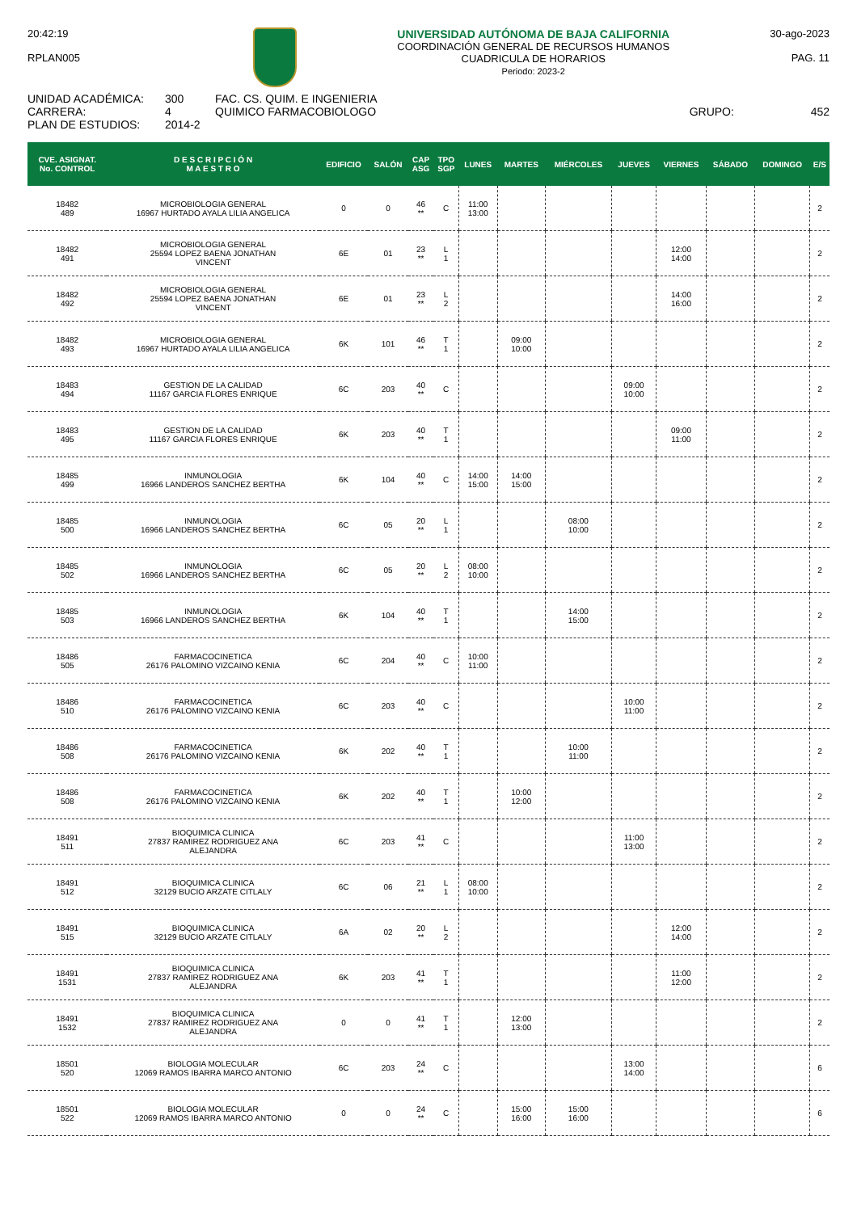20:42:19
RPLAN005
UNIVERSIDAD AUTÓNOMA DE BAJA CALIFORNIA
COORDINACIÓN GENERAL DE RECURSOS HUMANOS
CUADRICULA DE HORARIOS
Periodo: 2023-2
30-ago-2023
PAG. 11
UNIDAD ACADÉMICA:
CARRERA:
PLAN DE ESTUDIOS:
300
4
2014-2
FAC. CS. QUIM. E INGENIERIA
QUIMICO FARMACOBIOLOGO
GRUPO: 452
| CVE. ASIGNAT. No. CONTROL | D E S C R I P C I Ó N M A E S T R O | EDIFICIO | SALÓN | CAP ASG | TPO SGP | LUNES | MARTES | MIÉRCOLES | JUEVES | VIERNES | SÁBADO | DOMINGO | E/S |
| --- | --- | --- | --- | --- | --- | --- | --- | --- | --- | --- | --- | --- | --- |
| 18482 489 | MICROBIOLOGIA GENERAL 16967 HURTADO AYALA LILIA ANGELICA | 0 | 0 | 46 ** | C | 11:00 13:00 | | | | | | | 2 |
| 18482 491 | MICROBIOLOGIA GENERAL 25594 LOPEZ BAENA JONATHAN VINCENT | 6E | 01 | 23 ** | L 1 | | | | | 12:00 14:00 | | | 2 |
| 18482 492 | MICROBIOLOGIA GENERAL 25594 LOPEZ BAENA JONATHAN VINCENT | 6E | 01 | 23 ** | L 2 | | | | | 14:00 16:00 | | | 2 |
| 18482 493 | MICROBIOLOGIA GENERAL 16967 HURTADO AYALA LILIA ANGELICA | 6K | 101 | 46 ** | T 1 | | 09:00 10:00 | | | | | | 2 |
| 18483 494 | GESTION DE LA CALIDAD 11167 GARCIA FLORES ENRIQUE | 6C | 203 | 40 ** | C | | | | 09:00 10:00 | | | | 2 |
| 18483 495 | GESTION DE LA CALIDAD 11167 GARCIA FLORES ENRIQUE | 6K | 203 | 40 ** | T 1 | | | | | 09:00 11:00 | | | 2 |
| 18485 499 | INMUNOLOGIA 16966 LANDEROS SANCHEZ BERTHA | 6K | 104 | 40 ** | C | 14:00 15:00 | 14:00 15:00 | | | | | | 2 |
| 18485 500 | INMUNOLOGIA 16966 LANDEROS SANCHEZ BERTHA | 6C | 05 | 20 ** | L 1 | | | 08:00 10:00 | | | | | 2 |
| 18485 502 | INMUNOLOGIA 16966 LANDEROS SANCHEZ BERTHA | 6C | 05 | 20 ** | L 2 | 08:00 10:00 | | | | | | | 2 |
| 18485 503 | INMUNOLOGIA 16966 LANDEROS SANCHEZ BERTHA | 6K | 104 | 40 ** | T 1 | | | 14:00 15:00 | | | | | 2 |
| 18486 505 | FARMACOCINETICA 26176 PALOMINO VIZCAINO KENIA | 6C | 204 | 40 ** | C | 10:00 11:00 | | | | | | | 2 |
| 18486 510 | FARMACOCINETICA 26176 PALOMINO VIZCAINO KENIA | 6C | 203 | 40 ** | C | | | | 10:00 11:00 | | | | 2 |
| 18486 508 | FARMACOCINETICA 26176 PALOMINO VIZCAINO KENIA | 6K | 202 | 40 ** | T 1 | | | 10:00 11:00 | | | | | 2 |
| 18486 508 | FARMACOCINETICA 26176 PALOMINO VIZCAINO KENIA | 6K | 202 | 40 ** | T 1 | | 10:00 12:00 | | | | | | 2 |
| 18491 511 | BIOQUIMICA CLINICA 27837 RAMIREZ RODRIGUEZ ANA ALEJANDRA | 6C | 203 | 41 ** | C | | | | 11:00 13:00 | | | | 2 |
| 18491 512 | BIOQUIMICA CLINICA 32129 BUCIO ARZATE CITLALY | 6C | 06 | 21 ** | L 1 | 08:00 10:00 | | | | | | | 2 |
| 18491 515 | BIOQUIMICA CLINICA 32129 BUCIO ARZATE CITLALY | 6A | 02 | 20 ** | L 2 | | | | | 12:00 14:00 | | | 2 |
| 18491 1531 | BIOQUIMICA CLINICA 27837 RAMIREZ RODRIGUEZ ANA ALEJANDRA | 6K | 203 | 41 ** | T 1 | | | | | 11:00 12:00 | | | 2 |
| 18491 1532 | BIOQUIMICA CLINICA 27837 RAMIREZ RODRIGUEZ ANA ALEJANDRA | 0 | 0 | 41 ** | T 1 | | 12:00 13:00 | | | | | | 2 |
| 18501 520 | BIOLOGIA MOLECULAR 12069 RAMOS IBARRA MARCO ANTONIO | 6C | 203 | 24 ** | C | | | | 13:00 14:00 | | | | 6 |
| 18501 522 | BIOLOGIA MOLECULAR 12069 RAMOS IBARRA MARCO ANTONIO | 0 | 0 | 24 ** | C | | 15:00 16:00 | 15:00 16:00 | | | | | 6 |